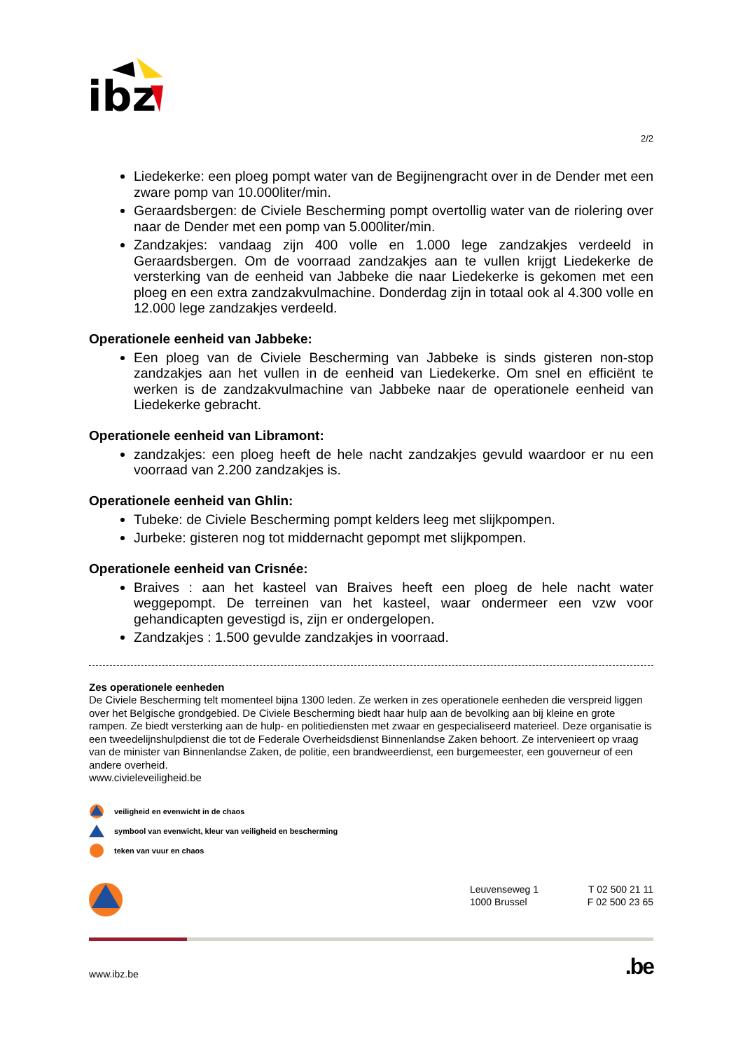ibz
2/2
Liedekerke: een ploeg pompt water van de Begijnengracht over in de Dender met een zware pomp van 10.000liter/min.
Geraardsbergen: de Civiele Bescherming pompt overtollig water van de riolering over naar de Dender met een pomp van 5.000liter/min.
Zandzakjes: vandaag zijn 400 volle en 1.000 lege zandzakjes verdeeld in Geraardsbergen. Om de voorraad zandzakjes aan te vullen krijgt Liedekerke de versterking van de eenheid van Jabbeke die naar Liedekerke is gekomen met een ploeg en een extra zandzakvulmachine. Donderdag zijn in totaal ook al 4.300 volle en 12.000 lege zandzakjes verdeeld.
Operationele eenheid van Jabbeke:
Een ploeg van de Civiele Bescherming van Jabbeke is sinds gisteren non-stop zandzakjes aan het vullen in de eenheid van Liedekerke. Om snel en efficiënt te werken is de zandzakvulmachine van Jabbeke naar de operationele eenheid van Liedekerke gebracht.
Operationele eenheid van Libramont:
zandzakjes: een ploeg heeft de hele nacht zandzakjes gevuld waardoor er nu een voorraad van 2.200 zandzakjes is.
Operationele eenheid van Ghlin:
Tubeke: de Civiele Bescherming pompt kelders leeg met slijkpompen.
Jurbeke: gisteren nog tot middernacht gepompt met slijkpompen.
Operationele eenheid van Crisnée:
Braives : aan het kasteel van Braives heeft een ploeg de hele nacht water weggepompt. De terreinen van het kasteel, waar ondermeer een vzw voor gehandicapten gevestigd is, zijn er ondergelopen.
Zandzakjes : 1.500 gevulde zandzakjes in voorraad.
Zes operationele eenheden
De Civiele Bescherming telt momenteel bijna 1300 leden. Ze werken in zes operationele eenheden die verspreid liggen over het Belgische grondgebied. De Civiele Bescherming biedt haar hulp aan de bevolking aan bij kleine en grote rampen. Ze biedt versterking aan de hulp- en politiediensten met zwaar en gespecialiseerd materieel. Deze organisatie is een tweedelijnshulpdienst die tot de Federale Overheidsdienst Binnenlandse Zaken behoort. Ze intervenieert op vraag van de minister van Binnenlandse Zaken, de politie, een brandweerdienst, een burgemeester, een gouverneur of een andere overheid.
www.civieleveiligheid.be
veiligheid en evenwicht in de chaos
symbool van evenwicht, kleur van veiligheid en bescherming
teken van vuur en chaos
Leuvenseweg 1
1000 Brussel
T 02 500 21 11
F 02 500 23 65
www.ibz.be.be